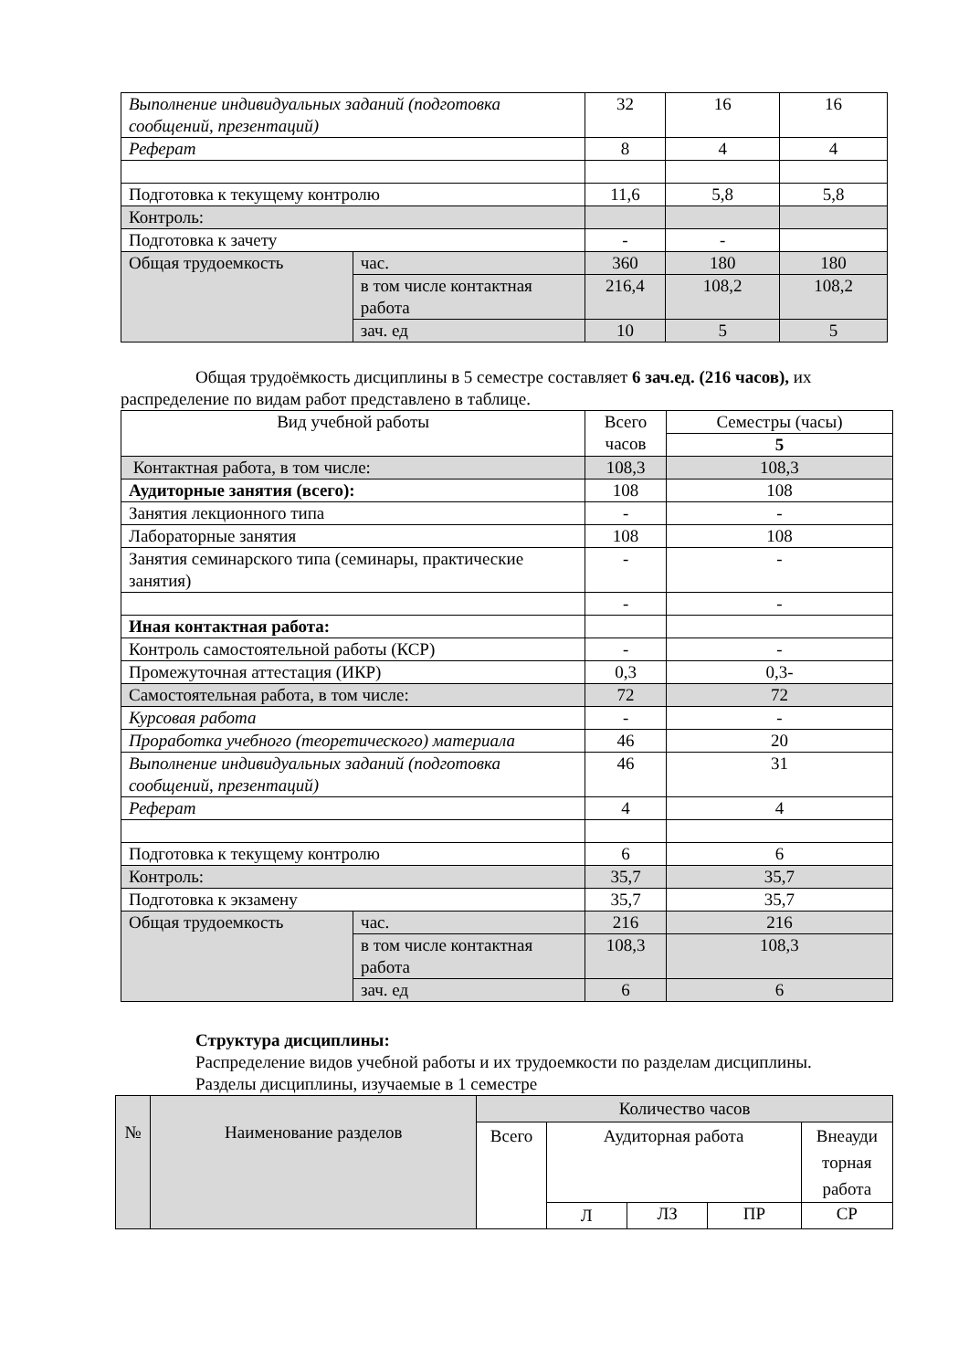| Выполнение индивидуальных заданий (подготовка сообщений, презентаций) | | 32 | 16 | 16 |
| Реферат | | 8 | 4 | 4 |
| Подготовка к текущему контролю | | 11,6 | 5,8 | 5,8 |
| Контроль: | | | | |
| Подготовка к зачету | | - | - | |
| Общая трудоемкость | час. | 360 | 180 | 180 |
| | в том числе контактная работа | 216,4 | 108,2 | 108,2 |
| | зач. ед | 10 | 5 | 5 |
Общая трудоёмкость дисциплины в 5 семестре составляет 6 зач.ед. (216 часов), их распределение по видам работ представлено в таблице.
| Вид учебной работы | | Всего часов | Семестры (часы) |
| | | | 5 |
| Контактная работа, в том числе: | | 108,3 | 108,3 |
| Аудиторные занятия (всего): | | 108 | 108 |
| Занятия лекционного типа | | - | - |
| Лабораторные занятия | | 108 | 108 |
| Занятия семинарского типа (семинары, практические занятия) | | - | - |
| | | - | - |
| Иная контактная работа: | | | |
| Контроль самостоятельной работы (КСР) | | - | - |
| Промежуточная аттестация (ИКР) | | 0,3 | 0,3- |
| Самостоятельная работа, в том числе: | | 72 | 72 |
| Курсовая работа | | - | - |
| Проработка учебного (теоретического) материала | | 46 | 20 |
| Выполнение индивидуальных заданий (подготовка сообщений, презентаций) | | 46 | 31 |
| Реферат | | 4 | 4 |
| Подготовка к текущему контролю | | 6 | 6 |
| Контроль: | | 35,7 | 35,7 |
| Подготовка к экзамену | | 35,7 | 35,7 |
| Общая трудоемкость | час. | 216 | 216 |
| | в том числе контактная работа | 108,3 | 108,3 |
| | зач. ед | 6 | 6 |
Структура дисциплины:
Распределение видов учебной работы и их трудоемкости по разделам дисциплины.
Разделы дисциплины, изучаемые в 1 семестре
| № | Наименование разделов | Количество часов | | | | |
| | | Всего | Аудиторная работа | | | Внеауди торная работа |
| | | | Л | ЛЗ | ПР | СР |